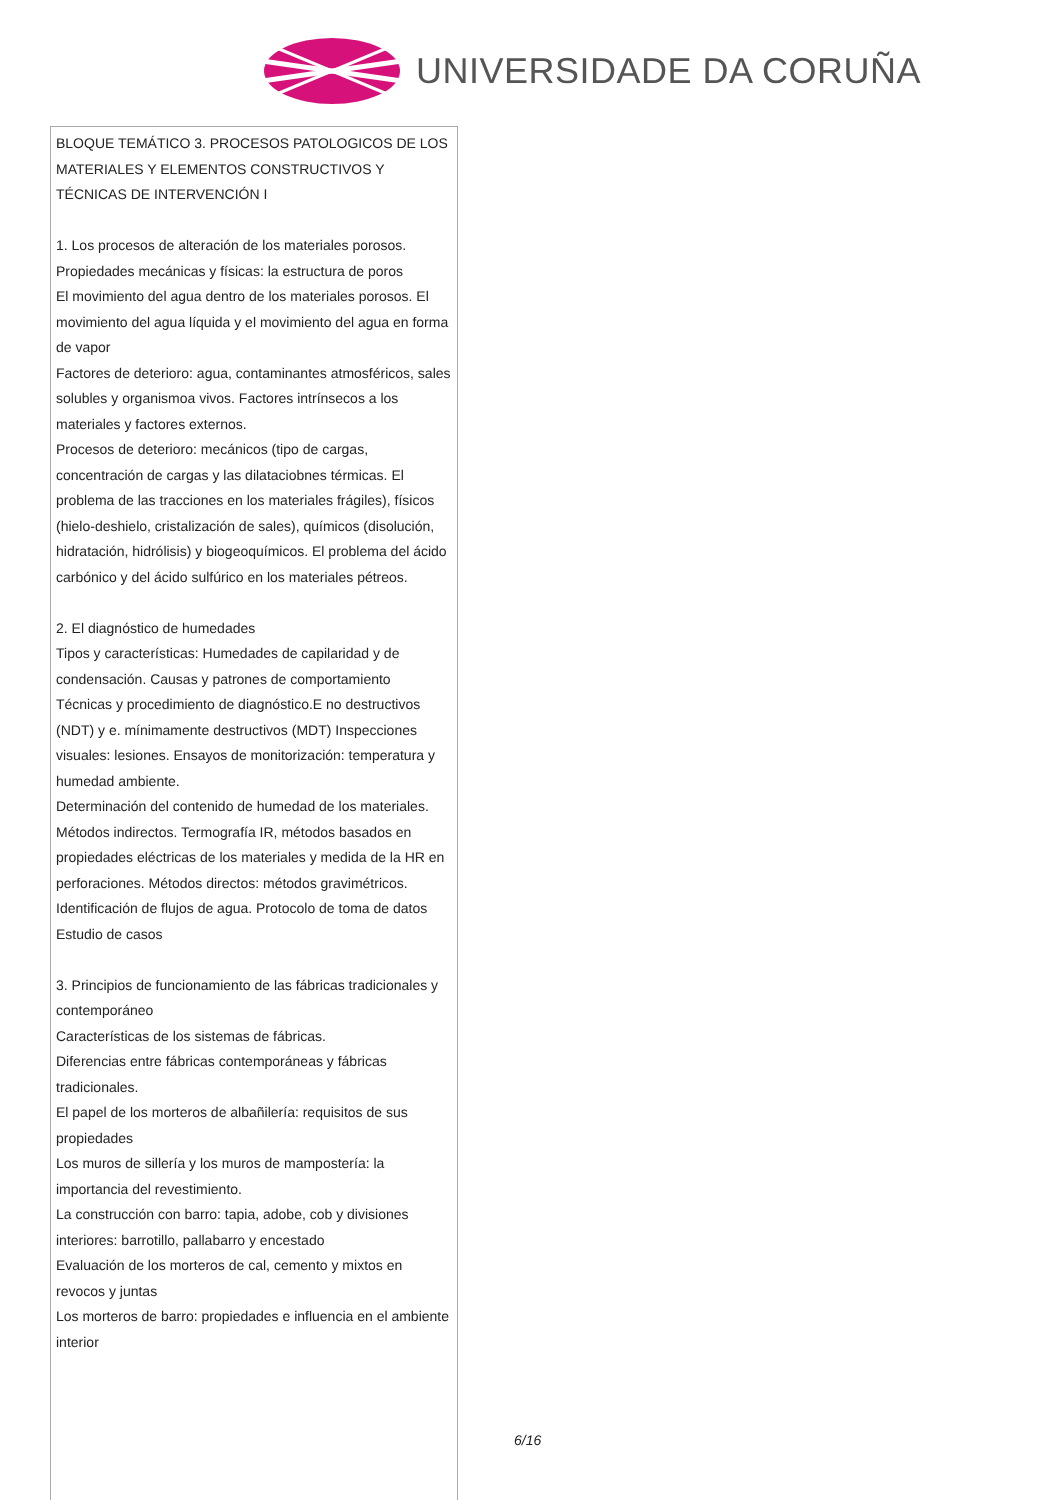UNIVERSIDADE DA CORUÑA
| BLOQUE TEMÁTICO 3. PROCESOS PATOLOGICOS DE LOS MATERIALES Y ELEMENTOS CONSTRUCTIVOS Y TÉCNICAS DE INTERVENCIÓN I 1. Los procesos de alteración de los materiales porosos. Propiedades mecánicas y físicas: la estructura de poros El movimiento del agua dentro de los materiales porosos. El movimiento del agua líquida y el movimiento del agua en forma de vapor Factores de deterioro: agua, contaminantes atmosféricos, sales solubles y organismoa vivos. Factores intrínsecos a los materiales y factores externos. Procesos de deterioro: mecánicos (tipo de cargas, concentración de cargas y las dilataciobnes térmicas. El problema de las tracciones en los materiales frágiles), físicos (hielo-deshielo, cristalización de sales), químicos (disolución, hidratación, hidrólisis) y biogeoquímicos. El problema del ácido carbónico y del ácido sulfúrico en los materiales pétreos. 2. El diagnóstico de humedades Tipos y características: Humedades de capilaridad y de condensación. Causas y patrones de comportamiento Técnicas y procedimiento de diagnóstico.E no destructivos (NDT) y e. mínimamente destructivos (MDT) Inspecciones visuales: lesiones. Ensayos de monitorización: temperatura y humedad ambiente. Determinación del contenido de humedad de los materiales. Métodos indirectos. Termografía IR, métodos basados en propiedades eléctricas de los materiales y medida de la HR en perforaciones. Métodos directos: métodos gravimétricos. Identificación de flujos de agua. Protocolo de toma de datos Estudio de casos 3. Principios de funcionamiento de las fábricas tradicionales y contemporáneo Características de los sistemas de fábricas. Diferencias entre fábricas contemporáneas y fábricas tradicionales. El papel de los morteros de albañilería: requisitos de sus propiedades Los muros de sillería y los muros de mampostería: la importancia del revestimiento. La construcción con barro: tapia, adobe, cob y divisiones interiores: barrotillo, pallabarro y encestado Evaluación de los morteros de cal, cemento y mixtos en revocos y juntas Los morteros de barro: propiedades e influencia en el ambiente interior |
6/16